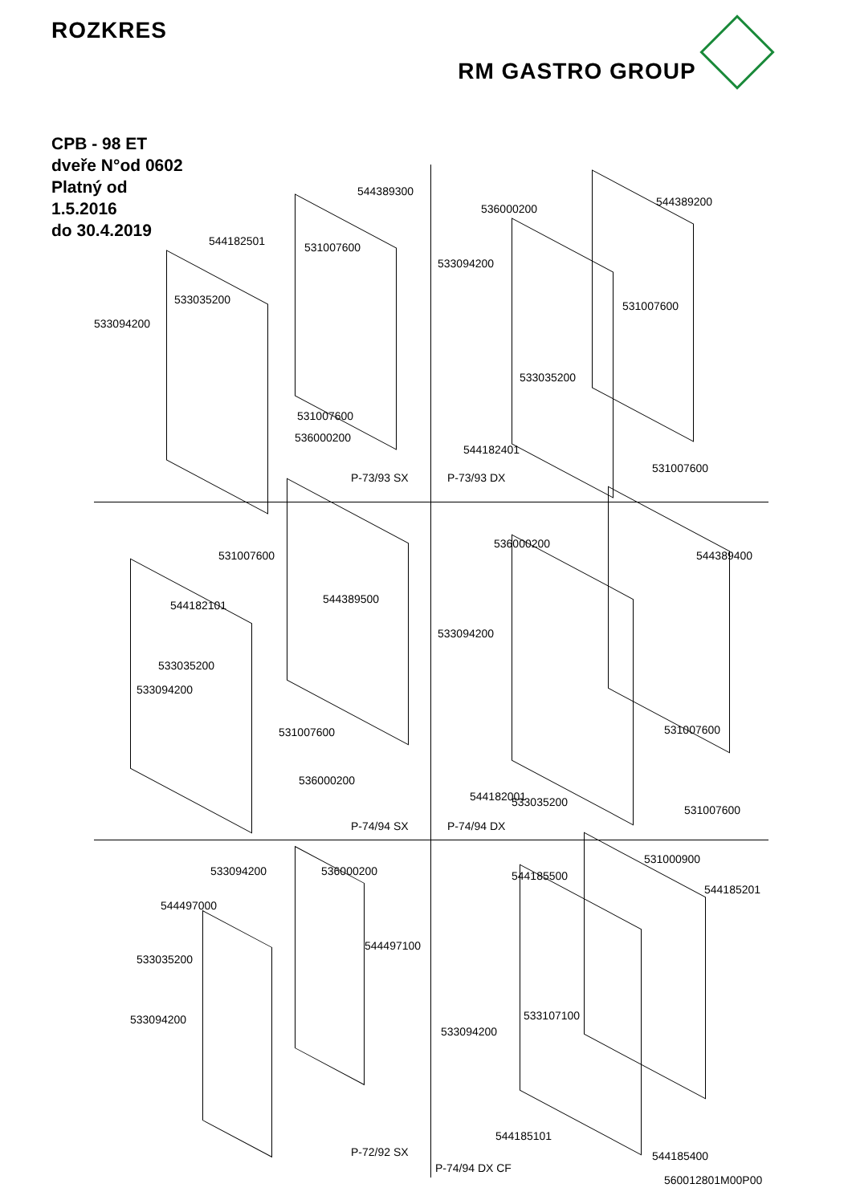ROZKRES RM GASTRO GROUP
CPB - 98 ET
dveře N°od 0602
Platný od
1.5.2016
do 30.4.2019
544389300
544182501 531007600
533035200
533094200
531007600
536000200
P-73/93 SX
536000200
544389200
533094200
531007600
533035200
544182401
531007600
P-73/93 DX
531007600
544389500 544182101
533035200
533094200
531007600
536000200
P-74/94 SX
536000200
544389400
533094200
531007600
533035200 544182001
531007600
P-74/94 DX
533094200 536000200
544497000
544497100
533035200
533094200
P-72/92 SX
531000900
544185500
544185201
533107100
533094200
544185101
544185400
P-74/94 DX CF
560012801M00P00